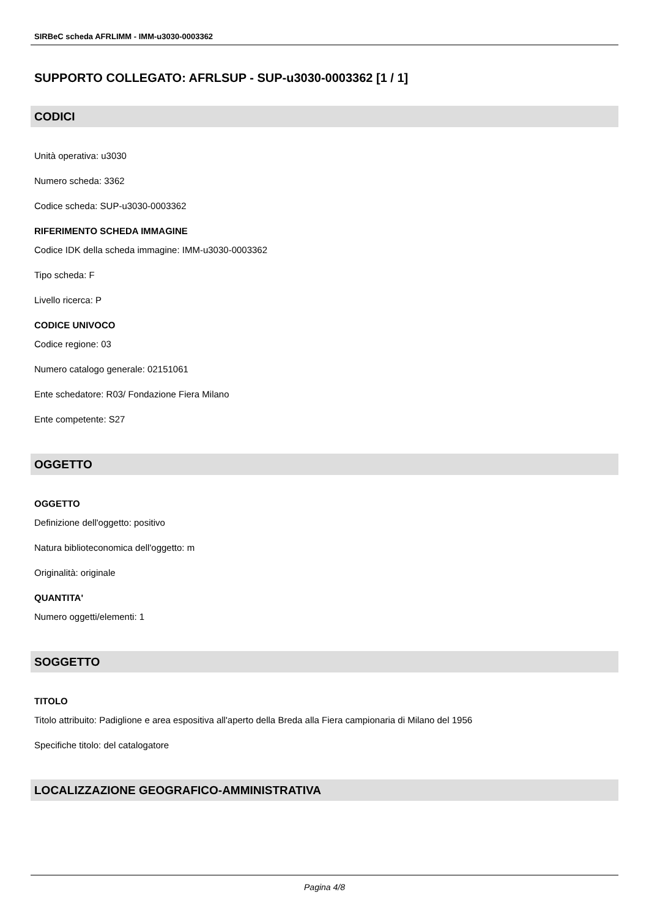SIRBeC scheda AFRLIMM - IMM-u3030-0003362
SUPPORTO COLLEGATO: AFRLSUP - SUP-u3030-0003362 [1 / 1]
CODICI
Unità operativa: u3030
Numero scheda: 3362
Codice scheda: SUP-u3030-0003362
RIFERIMENTO SCHEDA IMMAGINE
Codice IDK della scheda immagine: IMM-u3030-0003362
Tipo scheda: F
Livello ricerca: P
CODICE UNIVOCO
Codice regione: 03
Numero catalogo generale: 02151061
Ente schedatore: R03/ Fondazione Fiera Milano
Ente competente: S27
OGGETTO
OGGETTO
Definizione dell'oggetto: positivo
Natura biblioteconomica dell'oggetto: m
Originalità: originale
QUANTITA'
Numero oggetti/elementi: 1
SOGGETTO
TITOLO
Titolo attribuito: Padiglione e area espositiva all'aperto della Breda alla Fiera campionaria di Milano del 1956
Specifiche titolo: del catalogatore
LOCALIZZAZIONE GEOGRAFICO-AMMINISTRATIVA
Pagina 4/8